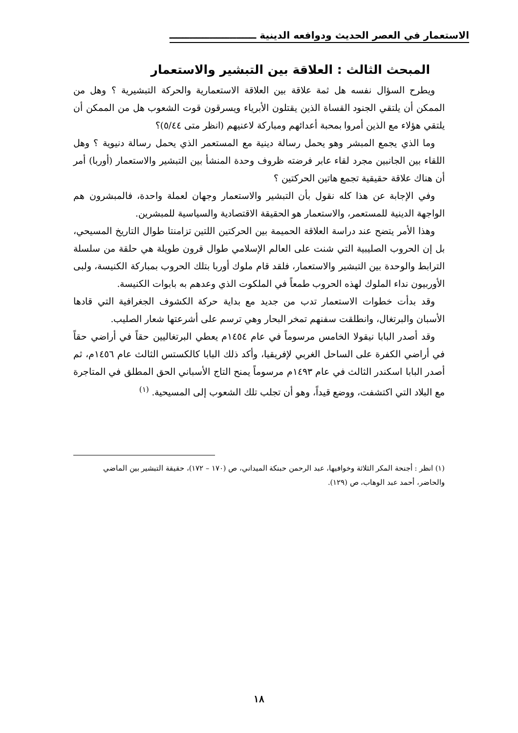الاستعمار في العصر الحديث ودوافعه الدينية ــــــــــــــــــــــــــ
المبحث الثالث : العلاقة بين التبشير والاستعمار
ويطرح السؤال نفسه هل ثمة علاقة بين العلاقة الاستعمارية والحركة التبشيرية ؟ وهل من الممكن أن يلتقي الجنود القساة الذين يقتلون الأبرياء ويسرقون قوت الشعوب هل من الممكن أن يلتقي هؤلاء مع الذين أمروا بمحبة أعدائهم ومباركة لاعنيهم (انظر متى ٥/٤٤)؟
وما الذي يجمع المبشر وهو يحمل رسالة دينية مع المستعمر الذي يحمل رسالة دنيوية ؟ وهل اللقاء بين الجانبين مجرد لقاء عابر فرضته ظروف وحدة المنشأ بين التبشير والاستعمار (أوربا) أمر أن هناك علاقة حقيقية تجمع هاتين الحركتين ؟
وفي الإجابة عن هذا كله نقول بأن التبشير والاستعمار وجهان لعملة واحدة، فالمبشرون هم الواجهة الدينية للمستعمر، والاستعمار هو الحقيقة الاقتصادية والسياسية للمبشرين.
وهذا الأمر يتضح عند دراسة العلاقة الحميمة بين الحركتين اللتين تزامنتا طوال التاريخ المسيحي، بل إن الحروب الصليبية التي شنت على العالم الإسلامي طوال قرون طويلة هي حلقة من سلسلة الترابط والوحدة بين التبشير والاستعمار، فلقد قام ملوك أوربا بتلك الحروب بمباركة الكنيسة، ولبى الأوربيون نداء الملوك لهذه الحروب طمعاً في الملكوت الذي وعدهم به بابوات الكنيسة.
وقد بدأت خطوات الاستعمار تدب من جديد مع بداية حركة الكشوف الجغرافية التي قادها الأسبان والبرتغال، وانطلقت سفنهم تمخر البحار وهي ترسم على أشرعتها شعار الصليب.
وقد أصدر البابا نيقولا الخامس مرسوماً في عام ١٤٥٤م يعطي البرتغاليين حقاً في أراضي حقاً في أراضي الكفرة على الساحل الغربي لإفريقيا، وأكد ذلك البابا كالكستس الثالث عام ١٤٥٦م، ثم أصدر البابا اسكندر الثالث في عام ١٤٩٣م مرسوماً يمنح التاج الأسباني الحق المطلق في المتاجرة مع البلاد التي اكتشفت، ووضع قيداً، وهو أن تجلب تلك الشعوب إلى المسيحية. <sup>(١)</sup>
(١) انظر : أجنحة المكر الثلاثة وخوافيها، عبد الرحمن حبنكة الميداني، ص (١٧٠ – ١٧٢)، حقيقة التبشير بين الماضي والحاضر، أحمد عبد الوهاب، ص (١٢٩).
١٨